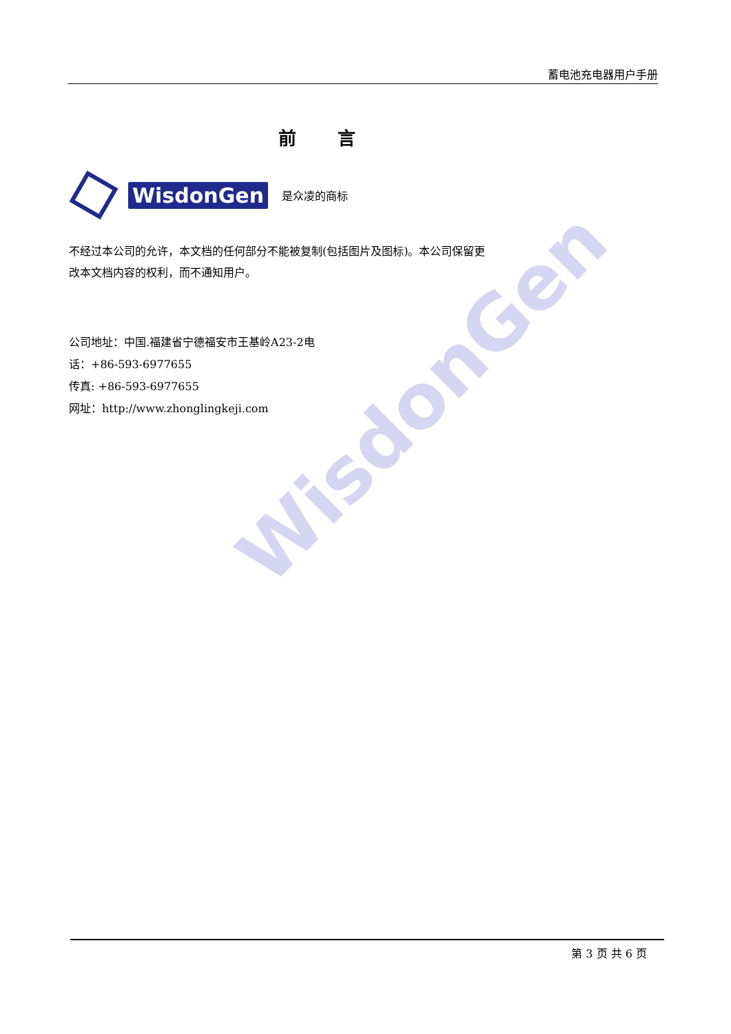WisdonGen
蓄电池充电器用户手册
前言
WisdonGen 是众凌的商标
不经过本公司的允许，本文档的任何部分不能被复制(包括图片及图标)。本公司保留更改本文档内容的权利，而不通知用户。
公司地址：中国.福建省宁德福安市王基岭A23-2电
话：+86-593-6977655
传真: +86-593-6977655
网址：http://www.zhonglingkeji.com
第 3 页 共 6 页